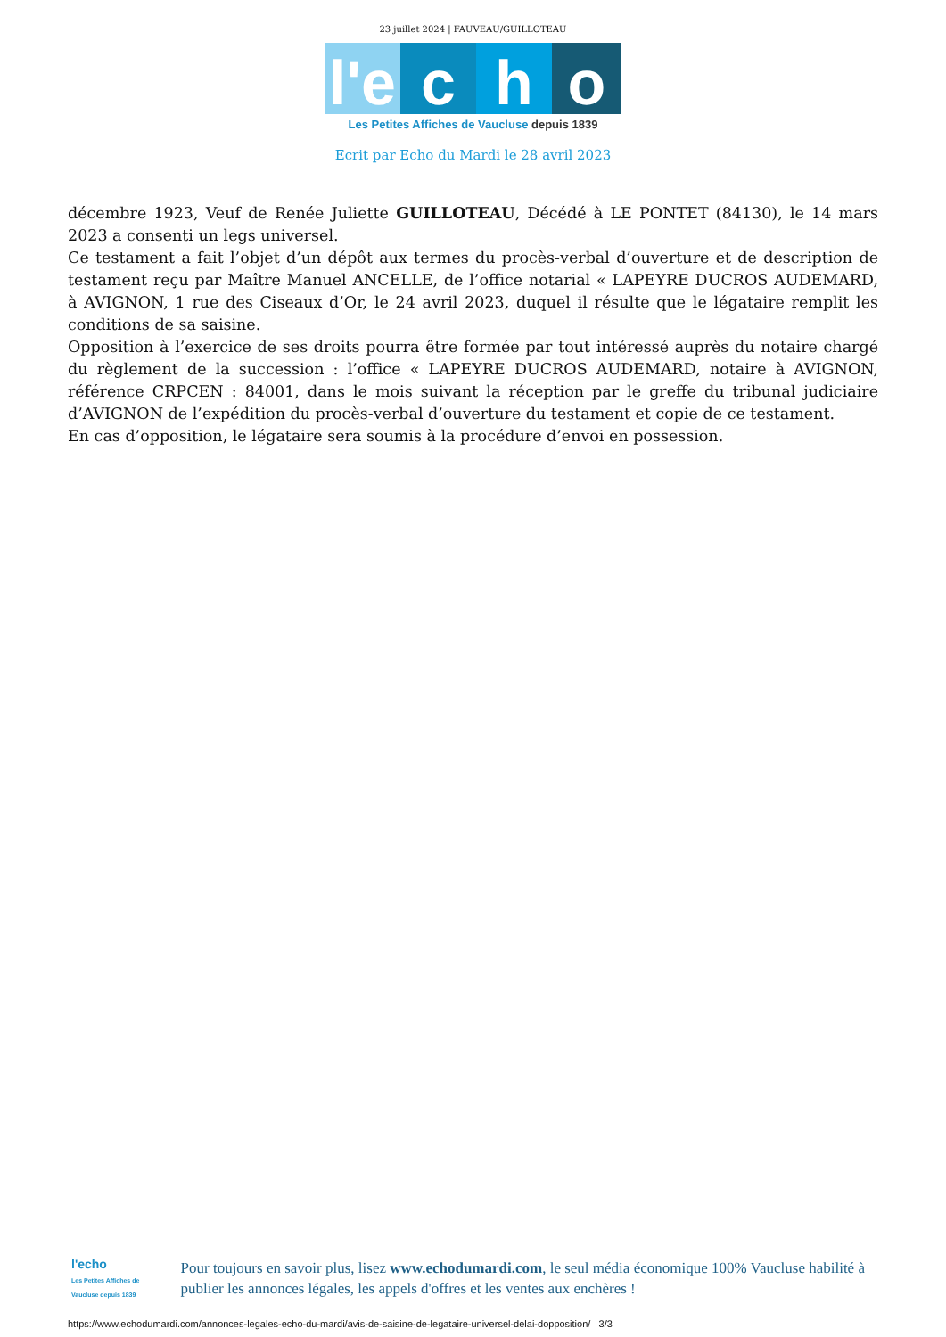23 juillet 2024 | FAUVEAU/GUILLOTEAU
l'e
c
h
o
Les Petites Affiches de Vaucluse depuis 1839
Ecrit par Echo du Mardi le 28 avril 2023
décembre 1923, Veuf de Renée Juliette GUILLOTEAU, Décédé à LE PONTET (84130), le 14 mars 2023 a consenti un legs universel.
Ce testament a fait l’objet d’un dépôt aux termes du procès-verbal d’ouverture et de description de testament reçu par Maître Manuel ANCELLE, de l’office notarial « LAPEYRE DUCROS AUDEMARD, à AVIGNON, 1 rue des Ciseaux d’Or, le 24 avril 2023, duquel il résulte que le légataire remplit les conditions de sa saisine.
Opposition à l’exercice de ses droits pourra être formée par tout intéressé auprès du notaire chargé du règlement de la succession : l’office « LAPEYRE DUCROS AUDEMARD, notaire à AVIGNON, référence CRPCEN : 84001, dans le mois suivant la réception par le greffe du tribunal judiciaire d’AVIGNON de l’expédition du procès-verbal d’ouverture du testament et copie de ce testament.
En cas d’opposition, le légataire sera soumis à la procédure d’envoi en possession.
l'echo
Les Petites Affiches de Vaucluse depuis 1839
Pour toujours en savoir plus, lisez www.echodumardi.com, le seul média économique 100% Vaucluse habilité à publier les annonces légales, les appels d'offres et les ventes aux enchères !
https://www.echodumardi.com/annonces-legales-echo-du-mardi/avis-de-saisine-de-legataire-universel-delai-dopposition/ 3/3